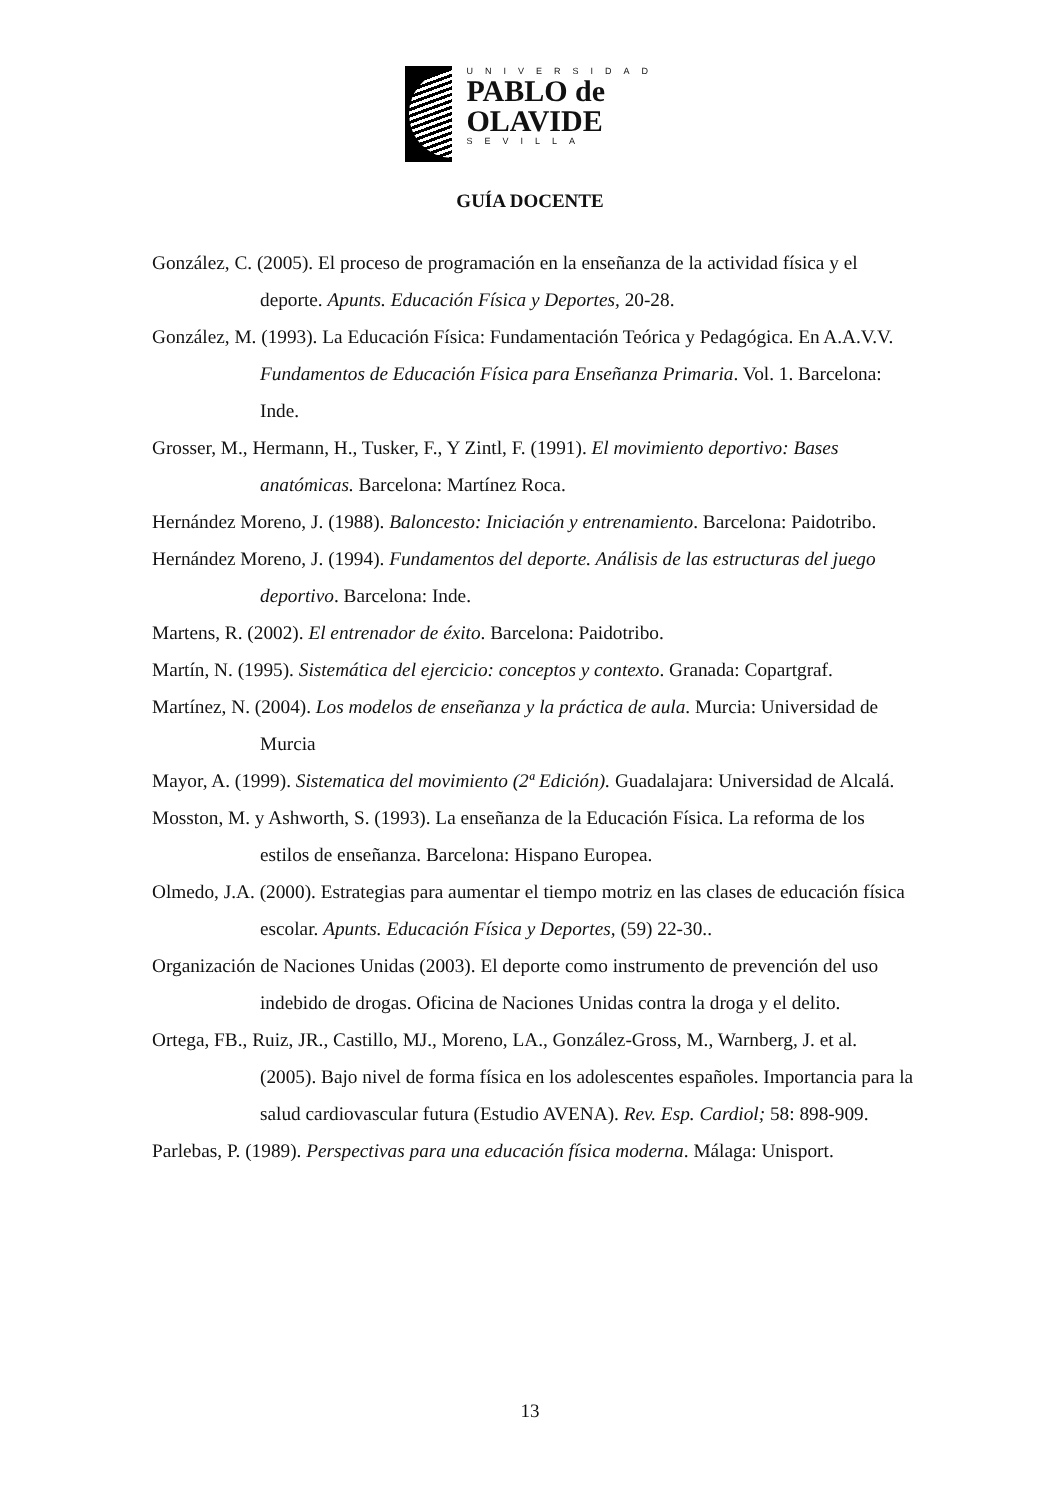UNIVERSIDAD
PABLO de
OLAVIDE
SEVILLA
GUÍA DOCENTE
González, C. (2005). El proceso de programación en la enseñanza de la actividad física y el deporte. Apunts. Educación Física y Deportes, 20-28.
González, M. (1993). La Educación Física: Fundamentación Teórica y Pedagógica. En A.A.V.V. Fundamentos de Educación Física para Enseñanza Primaria. Vol. 1. Barcelona: Inde.
Grosser, M., Hermann, H., Tusker, F., Y Zintl, F. (1991). El movimiento deportivo: Bases anatómicas. Barcelona: Martínez Roca.
Hernández Moreno, J. (1988). Baloncesto: Iniciación y entrenamiento. Barcelona: Paidotribo.
Hernández Moreno, J. (1994). Fundamentos del deporte. Análisis de las estructuras del juego deportivo. Barcelona: Inde.
Martens, R. (2002). El entrenador de éxito. Barcelona: Paidotribo.
Martín, N. (1995). Sistemática del ejercicio: conceptos y contexto. Granada: Copartgraf.
Martínez, N. (2004). Los modelos de enseñanza y la práctica de aula. Murcia: Universidad de Murcia
Mayor, A. (1999). Sistematica del movimiento (2ª Edición). Guadalajara: Universidad de Alcalá.
Mosston, M. y Ashworth, S. (1993). La enseñanza de la Educación Física. La reforma de los estilos de enseñanza. Barcelona: Hispano Europea.
Olmedo, J.A. (2000). Estrategias para aumentar el tiempo motriz en las clases de educación física escolar. Apunts. Educación Física y Deportes, (59) 22-30..
Organización de Naciones Unidas (2003). El deporte como instrumento de prevención del uso indebido de drogas. Oficina de Naciones Unidas contra la droga y el delito.
Ortega, FB., Ruiz, JR., Castillo, MJ., Moreno, LA., González-Gross, M., Warnberg, J. et al. (2005). Bajo nivel de forma física en los adolescentes españoles. Importancia para la salud cardiovascular futura (Estudio AVENA). Rev. Esp. Cardiol; 58: 898-909.
Parlebas, P. (1989). Perspectivas para una educación física moderna. Málaga: Unisport.
13